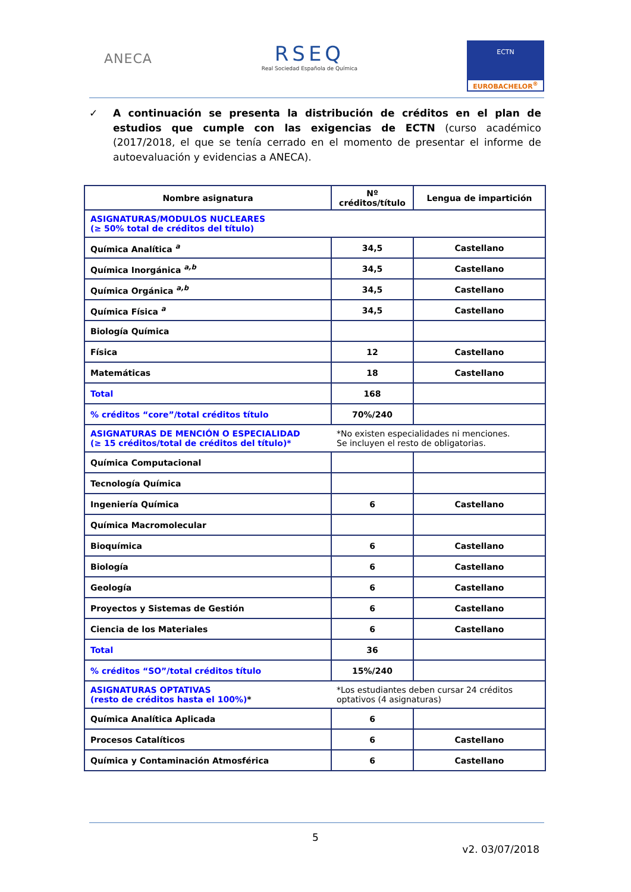ANECA
RSEQ
Real Sociedad Española de Química
ECTN
EUROBACHELOR<sup>®</sup>
✓ A continuación se presenta la distribución de créditos en el plan de estudios que cumple con las exigencias de ECTN (curso académico (2017/2018, el que se tenía cerrado en el momento de presentar el informe de autoevaluación y evidencias a ANECA).
| Nombre asignatura | Nº créditos/título | Lengua de impartición |
| --- | --- | --- |
| ASIGNATURAS/MODULOS NUCLEARES (≥ 50% total de créditos del título) | | |
| Química Analítica <sup>a</sup> | 34,5 | Castellano |
| Química Inorgánica <sup>a,b</sup> | 34,5 | Castellano |
| Química Orgánica <sup>a,b</sup> | 34,5 | Castellano |
| Química Física <sup>a</sup> | 34,5 | Castellano |
| Biología Química | | |
| Física | 12 | Castellano |
| Matemáticas | 18 | Castellano |
| Total | 168 | |
| % créditos “core”/total créditos título | 70%/240 | |
| ASIGNATURAS DE MENCIÓN O ESPECIALIDAD (≥ 15 créditos/total de créditos del título)* | *No existen especialidades ni menciones. Se incluyen el resto de obligatorias. | |
| Química Computacional | | |
| Tecnología Química | | |
| Ingeniería Química | 6 | Castellano |
| Química Macromolecular | | |
| Bioquímica | 6 | Castellano |
| Biología | 6 | Castellano |
| Geología | 6 | Castellano |
| Proyectos y Sistemas de Gestión | 6 | Castellano |
| Ciencia de los Materiales | 6 | Castellano |
| Total | 36 | |
| % créditos “SO”/total créditos título | 15%/240 | |
| ASIGNATURAS OPTATIVAS (resto de créditos hasta el 100%) * | *Los estudiantes deben cursar 24 créditos optativos (4 asignaturas) | |
| Química Analítica Aplicada | 6 | |
| Procesos Catalíticos | 6 | Castellano |
| Química y Contaminación Atmosférica | 6 | Castellano |
5
v2. 03/07/2018